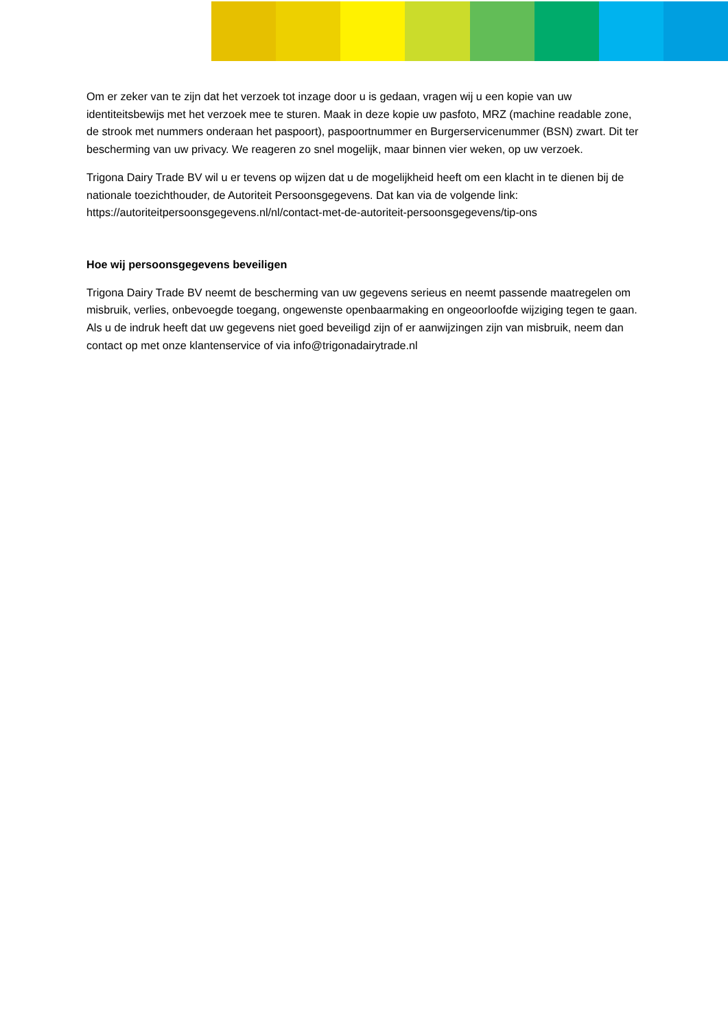Om er zeker van te zijn dat het verzoek tot inzage door u is gedaan, vragen wij u een kopie van uw identiteitsbewijs met het verzoek mee te sturen. Maak in deze kopie uw pasfoto, MRZ (machine readable zone, de strook met nummers onderaan het paspoort), paspoortnummer en Burgerservicenummer (BSN) zwart. Dit ter bescherming van uw privacy. We reageren zo snel mogelijk, maar binnen vier weken, op uw verzoek.
Trigona Dairy Trade BV wil u er tevens op wijzen dat u de mogelijkheid heeft om een klacht in te dienen bij de nationale toezichthouder, de Autoriteit Persoonsgegevens. Dat kan via de volgende link: https://autoriteitpersoonsgegevens.nl/nl/contact-met-de-autoriteit-persoonsgegevens/tip-ons
Hoe wij persoonsgegevens beveiligen
Trigona Dairy Trade BV neemt de bescherming van uw gegevens serieus en neemt passende maatregelen om misbruik, verlies, onbevoegde toegang, ongewenste openbaarmaking en ongeoorloofde wijziging tegen te gaan. Als u de indruk heeft dat uw gegevens niet goed beveiligd zijn of er aanwijzingen zijn van misbruik, neem dan contact op met onze klantenservice of via info@trigonadairytrade.nl